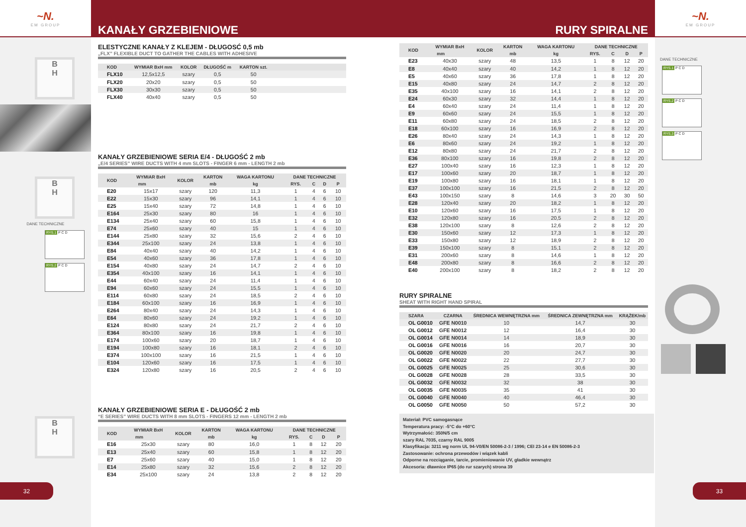~N.
EM GROUP
B
H
B
H
DANE TECHNICZNE
RYS.1 P C D
RYS.2 P C D
B
H
32
KANAŁY GRZEBIENIOWE RURY SPIRALNE
ELESTYCZNE KANAŁY Z KLEJEM - DŁUGOSĆ 0,5 mb
„FLX” FLEXIBLE DUCT TO GATHER THE CABLES WITH ADHESIVE
| KOD | WYMIAR BxH mm | KOLOR | DŁUGOŚĆ m | KARTON szt. | |
| --- | --- | --- | --- | --- | --- |
| FLX10 | 12,5x12,5 | szary | 0,5 | 50 | |
| FLX20 | 20x20 | szary | 0,5 | 50 | |
| FLX30 | 30x30 | szary | 0,5 | 50 | |
| FLX40 | 40x40 | szary | 0,5 | 50 | |
KANAŁY GRZEBIENIOWE SERIA E/4 - DŁUGOŚĆ 2 mb
„E/4 SERIES” WIRE DUCTS WITH 4 mm SLOTS - FINGER 6 mm - LENGTH 2 mb
| KOD | WYMIAR BxH | KOLOR | KARTON | WAGA KARTONU | DANE TECHNICZNE | | | |
| --- | --- | --- | --- | --- | --- | --- | --- | --- |
| | mm | | mb | kg | RYS. | C | D | P |
| E20 | 15x17 | szary | 120 | 11,3 | 1 | 4 | 6 | 10 |
| E22 | 15x30 | szary | 96 | 14,1 | 1 | 4 | 6 | 10 |
| E25 | 15x40 | szary | 72 | 14,8 | 1 | 4 | 6 | 10 |
| E164 | 25x30 | szary | 80 | 16 | 1 | 4 | 6 | 10 |
| E134 | 25x40 | szary | 60 | 15,8 | 1 | 4 | 6 | 10 |
| E74 | 25x60 | szary | 40 | 15 | 1 | 4 | 6 | 10 |
| E144 | 25x80 | szary | 32 | 15,6 | 2 | 4 | 6 | 10 |
| E344 | 25x100 | szary | 24 | 13,8 | 1 | 4 | 6 | 10 |
| E84 | 40x40 | szary | 40 | 14,2 | 1 | 4 | 6 | 10 |
| E54 | 40x60 | szary | 36 | 17,8 | 1 | 4 | 6 | 10 |
| E154 | 40x80 | szary | 24 | 14,7 | 2 | 4 | 6 | 10 |
| E354 | 40x100 | szary | 16 | 14,1 | 1 | 4 | 6 | 10 |
| E44 | 60x40 | szary | 24 | 11,4 | 1 | 4 | 6 | 10 |
| E94 | 60x60 | szary | 24 | 15,5 | 1 | 4 | 6 | 10 |
| E114 | 60x80 | szary | 24 | 18,5 | 2 | 4 | 6 | 10 |
| E184 | 60x100 | szary | 16 | 16,9 | 1 | 4 | 6 | 10 |
| E264 | 80x40 | szary | 24 | 14,3 | 1 | 4 | 6 | 10 |
| E64 | 80x60 | szary | 24 | 19,2 | 1 | 4 | 6 | 10 |
| E124 | 80x80 | szary | 24 | 21,7 | 2 | 4 | 6 | 10 |
| E364 | 80x100 | szary | 16 | 19,8 | 1 | 4 | 6 | 10 |
| E174 | 100x60 | szary | 20 | 18,7 | 1 | 4 | 6 | 10 |
| E194 | 100x80 | szary | 16 | 18,1 | 2 | 4 | 6 | 10 |
| E374 | 100x100 | szary | 16 | 21,5 | 1 | 4 | 6 | 10 |
| E104 | 120x60 | szary | 16 | 17,5 | 1 | 4 | 6 | 10 |
| E324 | 120x80 | szary | 16 | 20,5 | 2 | 4 | 6 | 10 |
KANAŁY GRZEBIENIOWE SERIA E - DŁUGOŚĆ 2 mb
“E SERIES” WIRE DUCTS WITH 8 mm SLOTS - FINGERS 12 mm - LENGTH 2 mb
| KOD | WYMIAR BxH | KOLOR | KARTON | WAGA KARTONU | DANE TECHNICZNE | | | |
| --- | --- | --- | --- | --- | --- | --- | --- | --- |
| | mm | | mb | kg | RYS. | C | D | P |
| E16 | 25x30 | szary | 80 | 16,0 | 1 | 8 | 12 | 20 |
| E13 | 25x40 | szary | 60 | 15,8 | 1 | 8 | 12 | 20 |
| E7 | 25x60 | szary | 40 | 15,0 | 1 | 8 | 12 | 20 |
| E14 | 25x80 | szary | 32 | 15,6 | 2 | 8 | 12 | 20 |
| E34 | 25x100 | szary | 24 | 13,8 | 2 | 8 | 12 | 20 |
| KOD | WYMIAR BxH | KOLOR | KARTON | WAGA KARTONU | DANE TECHNICZNE | | | |
| --- | --- | --- | --- | --- | --- | --- | --- | --- |
| | mm | | mb | kg | RYS. | C | D | P |
| E23 | 40x30 | szary | 48 | 13,5 | 1 | 8 | 12 | 20 |
| E8 | 40x40 | szary | 40 | 14,2 | 1 | 8 | 12 | 20 |
| E5 | 40x60 | szary | 36 | 17,8 | 1 | 8 | 12 | 20 |
| E15 | 40x80 | szary | 24 | 14,7 | 2 | 8 | 12 | 20 |
| E35 | 40x100 | szary | 16 | 14,1 | 2 | 8 | 12 | 20 |
| E24 | 60x30 | szary | 32 | 14,4 | 1 | 8 | 12 | 20 |
| E4 | 60x40 | szary | 24 | 11,4 | 1 | 8 | 12 | 20 |
| E9 | 60x60 | szary | 24 | 15,5 | 1 | 8 | 12 | 20 |
| E11 | 60x80 | szary | 24 | 18,5 | 2 | 8 | 12 | 20 |
| E18 | 60x100 | szary | 16 | 16,9 | 2 | 8 | 12 | 20 |
| E26 | 80x40 | szary | 24 | 14,3 | 1 | 8 | 12 | 20 |
| E6 | 80x60 | szary | 24 | 19,2 | 1 | 8 | 12 | 20 |
| E12 | 80x80 | szary | 24 | 21,7 | 2 | 8 | 12 | 20 |
| E36 | 80x100 | szary | 16 | 19,8 | 2 | 8 | 12 | 20 |
| E27 | 100x40 | szary | 16 | 12,3 | 1 | 8 | 12 | 20 |
| E17 | 100x60 | szary | 20 | 18,7 | 1 | 8 | 12 | 20 |
| E19 | 100x80 | szary | 16 | 18,1 | 1 | 8 | 12 | 20 |
| E37 | 100x100 | szary | 16 | 21,5 | 2 | 8 | 12 | 20 |
| E43 | 100x150 | szary | 8 | 14,6 | 3 | 20 | 30 | 50 |
| E28 | 120x40 | szary | 20 | 18,2 | 1 | 8 | 12 | 20 |
| E10 | 120x60 | szary | 16 | 17,5 | 1 | 8 | 12 | 20 |
| E32 | 120x80 | szary | 16 | 20,5 | 2 | 8 | 12 | 20 |
| E38 | 120x100 | szary | 8 | 12,6 | 2 | 8 | 12 | 20 |
| E30 | 150x60 | szary | 12 | 17,3 | 1 | 8 | 12 | 20 |
| E33 | 150x80 | szary | 12 | 18,9 | 2 | 8 | 12 | 20 |
| E39 | 150x100 | szary | 8 | 15,1 | 2 | 8 | 12 | 20 |
| E31 | 200x60 | szary | 8 | 14,6 | 1 | 8 | 12 | 20 |
| E48 | 200x80 | szary | 8 | 16,6 | 2 | 8 | 12 | 20 |
| E40 | 200x100 | szary | 8 | 18,2 | 2 | 8 | 12 | 20 |
RURY SPIRALNE
SHEAT WITH RIGHT HAND SPIRAL
| SZARA | CZARNA | ŚREDNICA WEWNĘTRZNA mm | ŚREDNICA ZEWNĘTRZNA mm | KRĄŻEK/mb |
| --- | --- | --- | --- | --- |
| OL G0010 | GFE N0010 | 10 | 14,7 | 30 |
| OL G0012 | GFE N0012 | 12 | 16,4 | 30 |
| OL G0014 | GFE N0014 | 14 | 18,9 | 30 |
| OL G0016 | GFE N0016 | 16 | 20,7 | 30 |
| OL G0020 | GFE N0020 | 20 | 24,7 | 30 |
| OL G0022 | GFE N0022 | 22 | 27,7 | 30 |
| OL G0025 | GFE N0025 | 25 | 30,6 | 30 |
| OL G0028 | GFE N0028 | 28 | 33,5 | 30 |
| OL G0032 | GFE N0032 | 32 | 38 | 30 |
| OL G0035 | GFE N0035 | 35 | 41 | 30 |
| OL G0040 | GFE N0040 | 40 | 46,4 | 30 |
| OL G0050 | GFE N0050 | 50 | 57,2 | 30 |
Materiał: PVC samogasnące
Temperatura pracy: -5°C do +60°C
Wytrzymałość: 350N/5 cm
szary RAL 7035, czarny RAL 9005
Klasyfikacja: 3211 wg norm UL 94-V0/EN 50086-2-3 / 1996; CEI 23-14 e EN 50086-2-3
Zastosowanie: ochrona przewodów i wiązek kabli
Odporne na rozciąganie, tarcie, promieniowanie UV, gładkie wewnątrz
Akcesoria: dławnice IP65 (do rur szarych) strona 39
~N.
EM GROUP
DANE TECHNICZNE
RYS.1 P C D
RYS.2 P C D
RYS.3 P C D
33